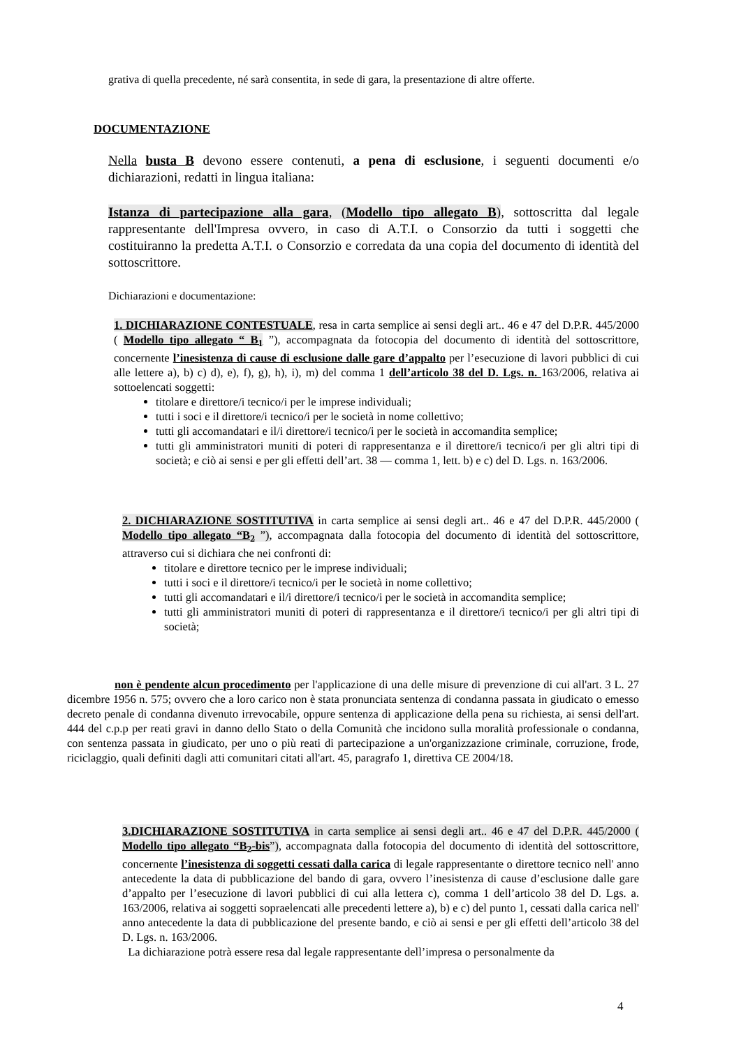grativa di quella precedente, né sarà consentita, in sede di gara, la presentazione di altre offerte.
DOCUMENTAZIONE
Nella busta B devono essere contenuti, a pena di esclusione, i seguenti documenti e/o dichiarazioni, redatti in lingua italiana:
Istanza di partecipazione alla gara, (Modello tipo allegato B), sottoscritta dal legale rappresentante dell'Impresa ovvero, in caso di A.T.I. o Consorzio da tutti i soggetti che costituiranno la predetta A.T.I. o Consorzio e corredata da una copia del documento di identità del sottoscrittore.
Dichiarazioni e documentazione:
1. DICHIARAZIONE CONTESTUALE, resa in carta semplice ai sensi degli art.. 46 e 47 del D.P.R. 445/2000 ( Modello tipo allegato “ B<sub>1</sub> ”), accompagnata da fotocopia del documento di identità del sottoscrittore, concernente l’inesistenza di cause di esclusione dalle gare d’appalto per l’esecuzione di lavori pubblici di cui alle lettere a), b) c) d), e), f), g), h), i), m) del comma 1 dell’articolo 38 del D. Lgs. n. 163/2006, relativa ai sottoelencati soggetti:
titolare e direttore/i tecnico/i per le imprese individuali;
tutti i soci e il direttore/i tecnico/i per le società in nome collettivo;
tutti gli accomandatari e il/i direttore/i tecnico/i per le società in accomandita semplice;
tutti gli amministratori muniti di poteri di rappresentanza e il direttore/i tecnico/i per gli altri tipi di società; e ciò ai sensi e per gli effetti dell’art. 38 — comma 1, lett. b) e c) del D. Lgs. n. 163/2006.
2. DICHIARAZIONE SOSTITUTIVA in carta semplice ai sensi degli art.. 46 e 47 del D.P.R. 445/2000 ( Modello tipo allegato “B<sub>2</sub> ”), accompagnata dalla fotocopia del documento di identità del sottoscrittore, attraverso cui si dichiara che nei confronti di:
titolare e direttore tecnico per le imprese individuali;
tutti i soci e il direttore/i tecnico/i per le società in nome collettivo;
tutti gli accomandatari e il/i direttore/i tecnico/i per le società in accomandita semplice;
tutti gli amministratori muniti di poteri di rappresentanza e il direttore/i tecnico/i per gli altri tipi di società;
non è pendente alcun procedimento per l'applicazione di una delle misure di prevenzione di cui all'art. 3 L. 27 dicembre 1956 n. 575; ovvero che a loro carico non è stata pronunciata sentenza di condanna passata in giudicato o emesso decreto penale di condanna divenuto irrevocabile, oppure sentenza di applicazione della pena su richiesta, ai sensi dell'art. 444 del c.p.p per reati gravi in danno dello Stato o della Comunità che incidono sulla moralità professionale o condanna, con sentenza passata in giudicato, per uno o più reati di partecipazione a un'organizzazione criminale, corruzione, frode, riciclaggio, quali definiti dagli atti comunitari citati all'art. 45, paragrafo 1, direttiva CE 2004/18.
3.DICHIARAZIONE SOSTITUTIVA in carta semplice ai sensi degli art.. 46 e 47 del D.P.R. 445/2000 ( Modello tipo allegato “B<sub>2</sub>-bis”), accompagnata dalla fotocopia del documento di identità del sottoscrittore, concernente l’inesistenza di soggetti cessati dalla carica di legale rappresentante o direttore tecnico nell' anno antecedente la data di pubblicazione del bando di gara, ovvero l’inesistenza di cause d’esclusione dalle gare d’appalto per l’esecuzione di lavori pubblici di cui alla lettera c), comma 1 dell’articolo 38 del D. Lgs. a. 163/2006, relativa ai soggetti sopraelencati alle precedenti lettere a), b) e c) del punto 1, cessati dalla carica nell' anno antecedente la data di pubblicazione del presente bando, e ciò ai sensi e per gli effetti dell’articolo 38 del D. Lgs. n. 163/2006.
La dichiarazione potrà essere resa dal legale rappresentante dell’impresa o personalmente da
4